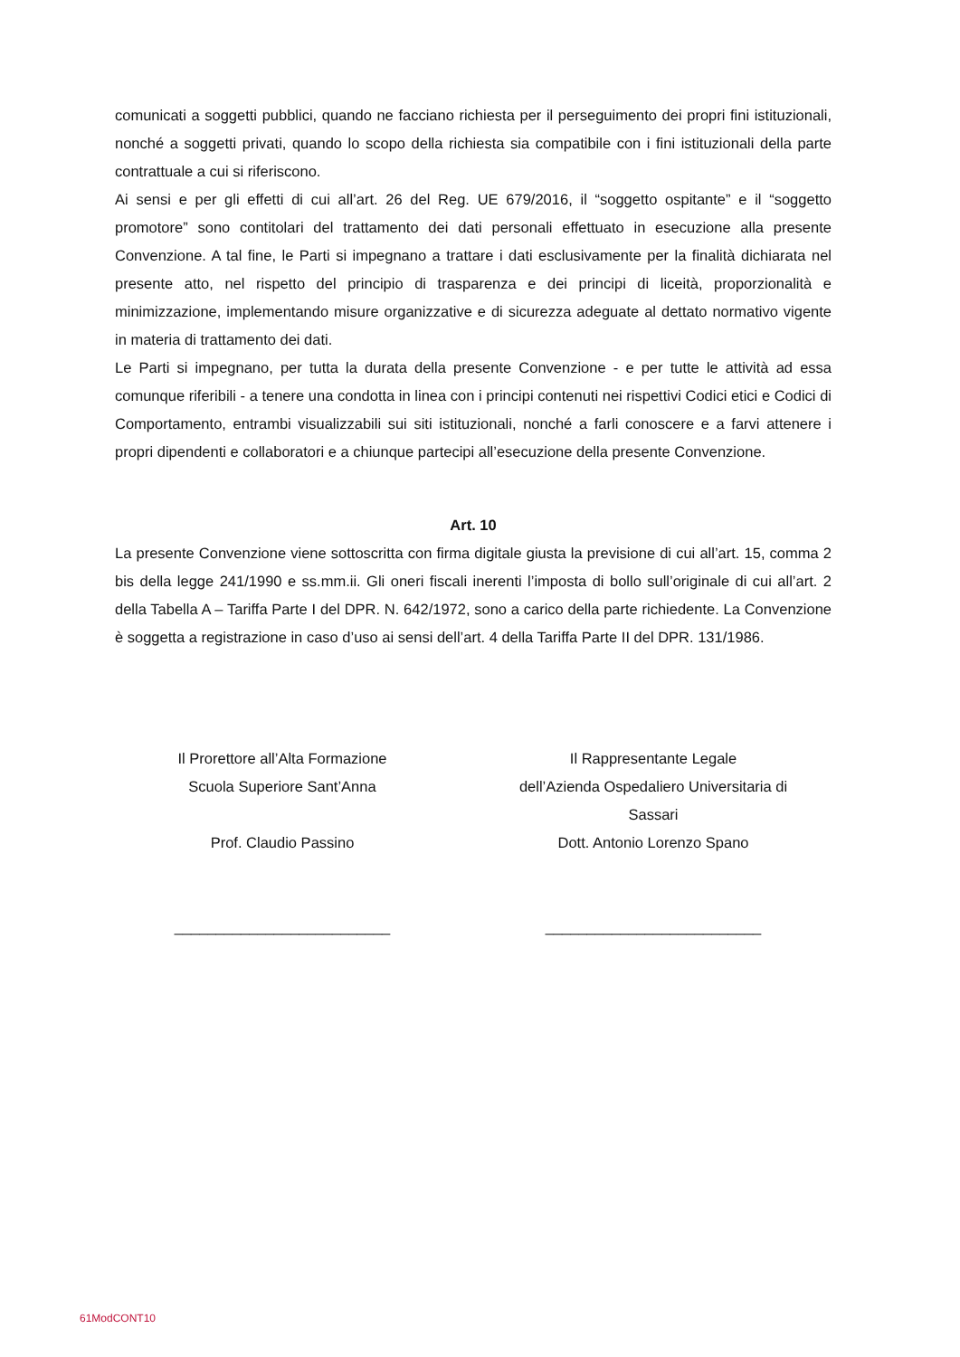comunicati a soggetti pubblici, quando ne facciano richiesta per il perseguimento dei propri fini istituzionali, nonché a soggetti privati, quando lo scopo della richiesta sia compatibile con i fini istituzionali della parte contrattuale a cui si riferiscono.
Ai sensi e per gli effetti di cui all’art. 26 del Reg. UE 679/2016, il “soggetto ospitante” e il “soggetto promotore” sono contitolari del trattamento dei dati personali effettuato in esecuzione alla presente Convenzione. A tal fine, le Parti si impegnano a trattare i dati esclusivamente per la finalità dichiarata nel presente atto, nel rispetto del principio di trasparenza e dei principi di liceità, proporzionalità e minimizzazione, implementando misure organizzative e di sicurezza adeguate al dettato normativo vigente in materia di trattamento dei dati.
Le Parti si impegnano, per tutta la durata della presente Convenzione - e per tutte le attività ad essa comunque riferibili - a tenere una condotta in linea con i principi contenuti nei rispettivi Codici etici e Codici di Comportamento, entrambi visualizzabili sui siti istituzionali, nonché a farli conoscere e a farvi attenere i propri dipendenti e collaboratori e a chiunque partecipi all’esecuzione della presente Convenzione.
Art. 10
La presente Convenzione viene sottoscritta con firma digitale giusta la previsione di cui all’art. 15, comma 2 bis della legge 241/1990 e ss.mm.ii. Gli oneri fiscali inerenti l’imposta di bollo sull’originale di cui all’art. 2 della Tabella A – Tariffa Parte I del DPR. N. 642/1972, sono a carico della parte richiedente. La Convenzione è soggetta a registrazione in caso d’uso ai sensi dell’art. 4 della Tariffa Parte II del DPR. 131/1986.
Il Prorettore all’Alta Formazione
Scuola Superiore Sant’Anna
Prof. Claudio Passino
__________________________
Il Rappresentante Legale
dell’Azienda Ospedaliero Universitaria di
Sassari
Dott. Antonio Lorenzo Spano
__________________________
61ModCONT10